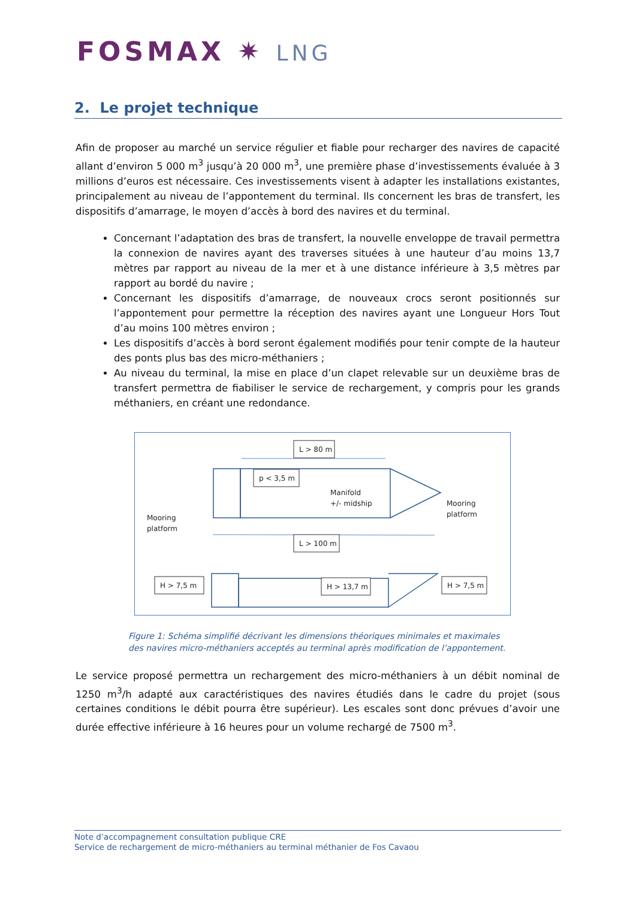FOSMAX ✷ LNG
2. Le projet technique
Afin de proposer au marché un service régulier et fiable pour recharger des navires de capacité allant d’environ 5 000 m<sup>3</sup> jusqu’à 20 000 m<sup>3</sup>, une première phase d’investissements évaluée à 3 millions d’euros est nécessaire. Ces investissements visent à adapter les installations existantes, principalement au niveau de l’appontement du terminal. Ils concernent les bras de transfert, les dispositifs d’amarrage, le moyen d’accès à bord des navires et du terminal.
Concernant l’adaptation des bras de transfert, la nouvelle enveloppe de travail permettra la connexion de navires ayant des traverses situées à une hauteur d’au moins 13,7 mètres par rapport au niveau de la mer et à une distance inférieure à 3,5 mètres par rapport au bordé du navire ;
Concernant les dispositifs d’amarrage, de nouveaux crocs seront positionnés sur l’appontement pour permettre la réception des navires ayant une Longueur Hors Tout d’au moins 100 mètres environ ;
Les dispositifs d’accès à bord seront également modifiés pour tenir compte de la hauteur des ponts plus bas des micro-méthaniers ;
Au niveau du terminal, la mise en place d’un clapet relevable sur un deuxième bras de transfert permettra de fiabiliser le service de rechargement, y compris pour les grands méthaniers, en créant une redondance.
L > 80 m
p < 3,5 m
L > 100 m
H > 7,5 m
H > 13,7 m
H > 7,5 m
Manifold
+/- midship
Mooring
platform
Mooring
platform
Figure 1: Schéma simplifié décrivant les dimensions théoriques minimales et maximales des navires micro-méthaniers acceptés au terminal après modification de l’appontement.
Le service proposé permettra un rechargement des micro-méthaniers à un débit nominal de 1250 m<sup>3</sup>/h adapté aux caractéristiques des navires étudiés dans le cadre du projet (sous certaines conditions le débit pourra être supérieur). Les escales sont donc prévues d’avoir une durée effective inférieure à 16 heures pour un volume rechargé de 7500 m<sup>3</sup>.
Note d’accompagnement consultation publique CRE
Service de rechargement de micro-méthaniers au terminal méthanier de Fos Cavaou